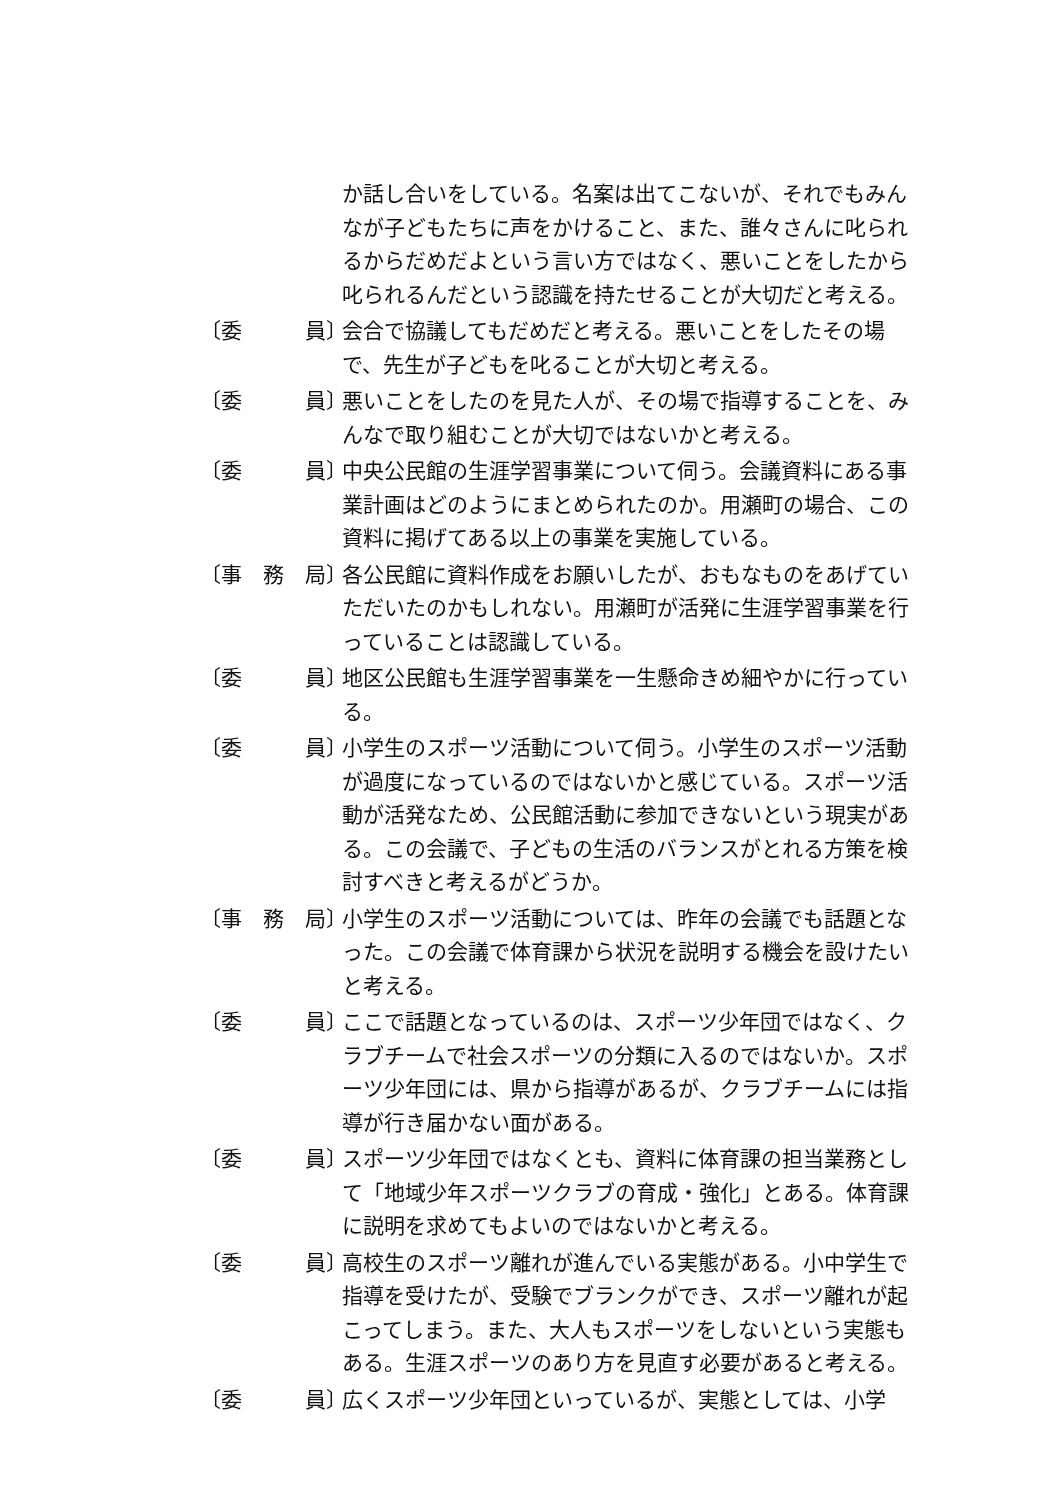か話し合いをしている。名案は出てこないが、それでもみんなが子どもたちに声をかけること、また、誰々さんに叱られるからだめだよという言い方ではなく、悪いことをしたから叱られるんだという認識を持たせることが大切だと考える。
〔委　　　員〕
会合で協議してもだめだと考える。悪いことをしたその場で、先生が子どもを叱ることが大切と考える。
〔委　　　員〕
悪いことをしたのを見た人が、その場で指導することを、みんなで取り組むことが大切ではないかと考える。
〔委　　　員〕
中央公民館の生涯学習事業について伺う。会議資料にある事業計画はどのようにまとめられたのか。用瀬町の場合、この資料に掲げてある以上の事業を実施している。
〔事　務　局〕
各公民館に資料作成をお願いしたが、おもなものをあげていただいたのかもしれない。用瀬町が活発に生涯学習事業を行っていることは認識している。
〔委　　　員〕
地区公民館も生涯学習事業を一生懸命きめ細やかに行っている。
〔委　　　員〕
小学生のスポーツ活動について伺う。小学生のスポーツ活動が過度になっているのではないかと感じている。スポーツ活動が活発なため、公民館活動に参加できないという現実がある。この会議で、子どもの生活のバランスがとれる方策を検討すべきと考えるがどうか。
〔事　務　局〕
小学生のスポーツ活動については、昨年の会議でも話題となった。この会議で体育課から状況を説明する機会を設けたいと考える。
〔委　　　員〕
ここで話題となっているのは、スポーツ少年団ではなく、クラブチームで社会スポーツの分類に入るのではないか。スポーツ少年団には、県から指導があるが、クラブチームには指導が行き届かない面がある。
〔委　　　員〕
スポーツ少年団ではなくとも、資料に体育課の担当業務として「地域少年スポーツクラブの育成・強化」とある。体育課に説明を求めてもよいのではないかと考える。
〔委　　　員〕
高校生のスポーツ離れが進んでいる実態がある。小中学生で指導を受けたが、受験でブランクができ、スポーツ離れが起こってしまう。また、大人もスポーツをしないという実態もある。生涯スポーツのあり方を見直す必要があると考える。
〔委　　　員〕
広くスポーツ少年団といっているが、実態としては、小学